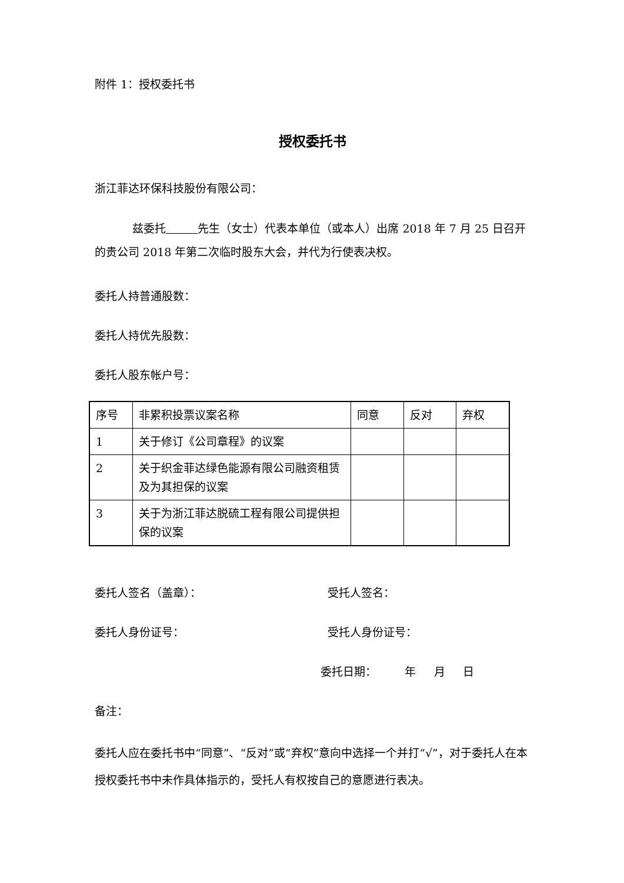附件 1：授权委托书
授权委托书
浙江菲达环保科技股份有限公司：
兹委托 先生（女士）代表本单位（或本人）出席 2018 年 7 月 25 日召开的贵公司 2018 年第二次临时股东大会，并代为行使表决权。
委托人持普通股数：
委托人持优先股数：
委托人股东帐户号：
| 序号 | 非累积投票议案名称 | 同意 | 反对 | 弃权 |
| 1 | 关于修订《公司章程》的议案 | | | |
| 2 | 关于织金菲达绿色能源有限公司融资租赁及为其担保的议案 | | | |
| 3 | 关于为浙江菲达脱硫工程有限公司提供担保的议案 | | | |
委托人签名（盖章）： 受托人签名：
委托人身份证号： 受托人身份证号：
委托日期： 年 月 日
备注：
委托人应在委托书中“同意”、“反对”或“弃权”意向中选择一个并打“√”，对于委托人在本授权委托书中未作具体指示的，受托人有权按自己的意愿进行表决。